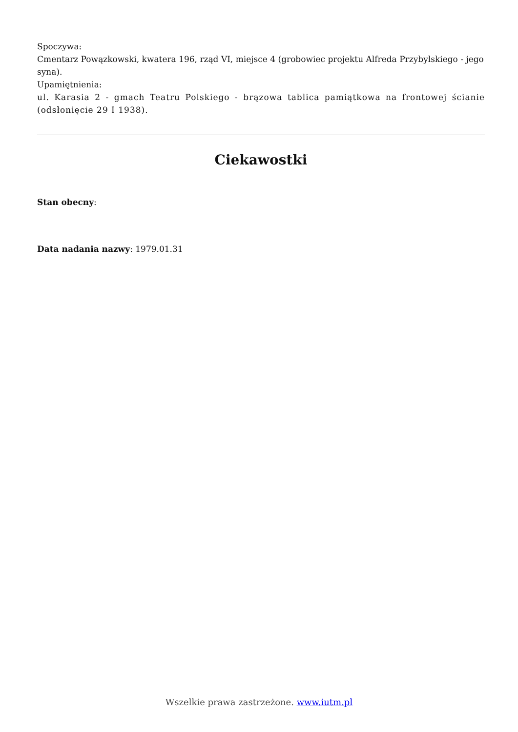Spoczywa:
Cmentarz Powązkowski, kwatera 196, rząd VI, miejsce 4 (grobowiec projektu Alfreda Przybylskiego - jego syna).
Upamiętnienia:
ul. Karasia 2 - gmach Teatru Polskiego - brązowa tablica pamiątkowa na frontowej ścianie (odsłonięcie 29 I 1938).
Ciekawostki
Stan obecny:
Data nadania nazwy: 1979.01.31
Wszelkie prawa zastrzeżone. www.iutm.pl